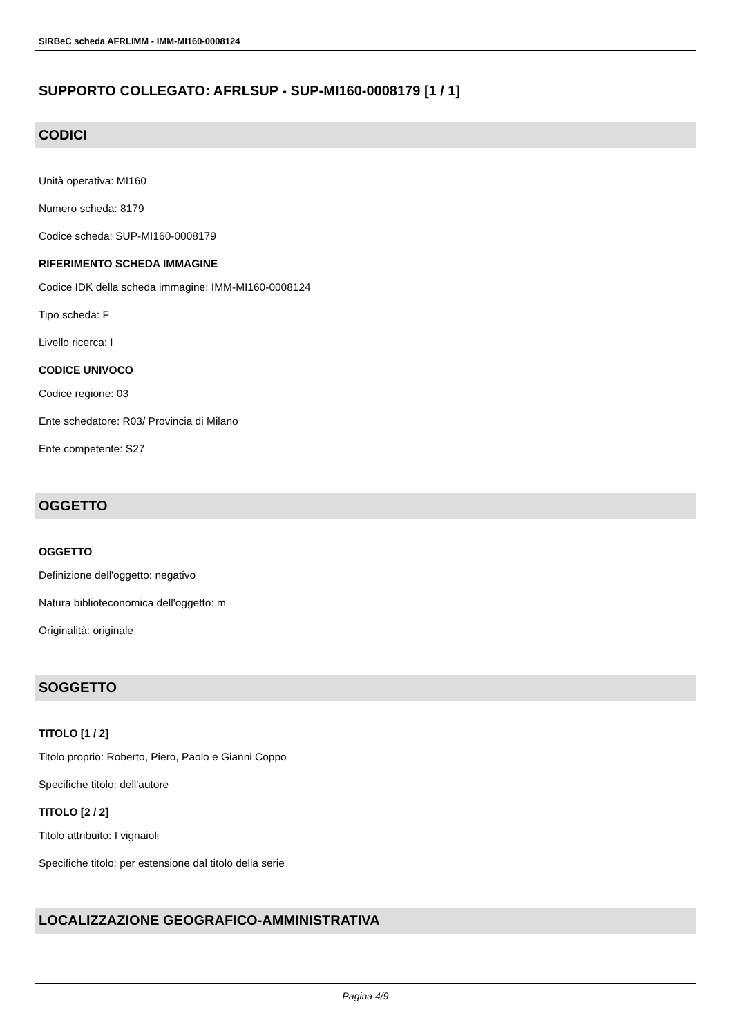SIRBeC scheda AFRLIMM - IMM-MI160-0008124
SUPPORTO COLLEGATO: AFRLSUP - SUP-MI160-0008179 [1 / 1]
CODICI
Unità operativa: MI160
Numero scheda: 8179
Codice scheda: SUP-MI160-0008179
RIFERIMENTO SCHEDA IMMAGINE
Codice IDK della scheda immagine: IMM-MI160-0008124
Tipo scheda: F
Livello ricerca: I
CODICE UNIVOCO
Codice regione: 03
Ente schedatore: R03/ Provincia di Milano
Ente competente: S27
OGGETTO
OGGETTO
Definizione dell'oggetto: negativo
Natura biblioteconomica dell'oggetto: m
Originalità: originale
SOGGETTO
TITOLO [1 / 2]
Titolo proprio: Roberto, Piero, Paolo e Gianni Coppo
Specifiche titolo: dell'autore
TITOLO [2 / 2]
Titolo attribuito: I vignaioli
Specifiche titolo: per estensione dal titolo della serie
LOCALIZZAZIONE GEOGRAFICO-AMMINISTRATIVA
Pagina 4/9